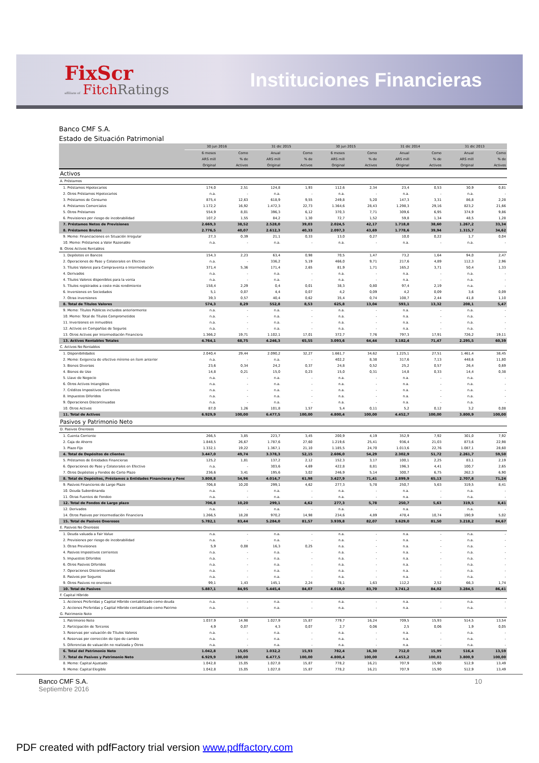FixScr
affiliate of Fitch Ratings
Instituciones Financieras
Banco CMF S.A.
Estado de Situación Patrimonial
| | 30 jun 2016 | | 31 dic 2015 | | 30 jun 2015 | | 31 dic 2014 | | 31 dic 2013 | |
| --- | --- | --- | --- | --- | --- | --- | --- | --- | --- | --- |
| | 6 meses | Como | Anual | Como | 6 meses | Como | Anual | Como | Anual | Como |
| | ARS mill | % de | ARS mill | % de | ARS mill | % de | ARS mill | % de | ARS mill | % de |
| | Original | Activos | Original | Activos | Original | Activos | Original | Activos | Original | Activos |
| Activos | | | | | | | | | | |
| A. Préstamos | | | | | | | | | | |
| 1. Préstamos Hipotecarios | 174,0 | 2,51 | 124,8 | 1,93 | 112,6 | 2,34 | 23,4 | 0,53 | 30,9 | 0,81 |
| 2. Otros Préstamos Hipotecarios | n.a. | - | n.a. | - | n.a. | - | n.a. | - | n.a. | - |
| 3. Préstamos de Consumo | 875,4 | 12,63 | 618,9 | 9,55 | 249,8 | 5,20 | 147,3 | 3,31 | 86,8 | 2,28 |
| 4. Préstamos Comerciales | 1.172,2 | 16,92 | 1.472,3 | 22,73 | 1.364,6 | 28,43 | 1.298,3 | 29,16 | 823,2 | 21,66 |
| 5. Otros Préstamos | 554,9 | 8,01 | 396,3 | 6,12 | 370,3 | 7,71 | 309,6 | 6,95 | 374,9 | 9,86 |
| 6. Previsiones por riesgo de incobrabilidad | 107,2 | 1,55 | 84,2 | 1,30 | 72,7 | 1,52 | 59,8 | 1,34 | 48,5 | 1,28 |
| 7. Préstamos Netos de Previsiones | 2.669,3 | 38,52 | 2.528,0 | 39,03 | 2.024,5 | 42,17 | 1.718,8 | 38,60 | 1.267,2 | 33,34 |
| 8. Préstamos Brutos | 2.776,5 | 40,07 | 2.612,3 | 40,33 | 2.097,3 | 43,69 | 1.778,6 | 39,94 | 1.315,7 | 34,62 |
| 9. Memo: Financiaciones en Situación Irregular | 27,3 | 0,39 | 21,1 | 0,33 | 13,0 | 0,27 | 10,0 | 0,22 | 1,7 | 0,04 |
| 10. Memo: Préstamos a Valor Razonable | n.a. | - | n.a. | - | n.a. | - | n.a. | - | n.a. | - |
| B. Otros Activos Rentables | | | | | | | | | | |
| 1. Depósitos en Bancos | 154,3 | 2,23 | 63,4 | 0,98 | 70,5 | 1,47 | 73,2 | 1,64 | 94,0 | 2,47 |
| 2. Operaciones de Pase y Colaterales en Efectivo | n.a. | - | 336,2 | 5,19 | 466,0 | 9,71 | 217,6 | 4,89 | 112,3 | 2,96 |
| 3. Títulos Valores para Compraventa o Intermediación | 371,4 | 5,36 | 171,4 | 2,65 | 81,9 | 1,71 | 165,2 | 3,71 | 50,4 | 1,33 |
| 4. Derivados | n.a. | - | n.a. | - | n.a. | - | n.a. | - | n.a. | - |
| 4. Títulos Valores disponibles para la venta | n.a. | - | n.a. | - | n.a. | - | n.a. | - | n.a. | - |
| 5. Títulos registrados a costo más rendimiento | 158,4 | 2,29 | 0,4 | 0,01 | 38,3 | 0,80 | 97,4 | 2,19 | n.a. | - |
| 6. Inversiones en Sociedades | 5,1 | 0,07 | 4,4 | 0,07 | 4,2 | 0,09 | 4,2 | 0,09 | 3,6 | 0,09 |
| 7. Otras inversiones | 39,3 | 0,57 | 40,4 | 0,62 | 35,4 | 0,74 | 108,7 | 2,44 | 41,8 | 1,10 |
| 8. Total de Títulos Valores | 574,3 | 8,29 | 552,8 | 8,53 | 625,8 | 13,04 | 593,1 | 13,32 | 208,1 | 5,47 |
| 9. Memo: Títulos Públicos incluidos anteriormente | n.a. | - | n.a. | - | n.a. | - | n.a. | - | n.a. | - |
| 10. Memo: Total de Títulos Comprometidos | n.a. | - | n.a. | - | n.a. | - | n.a. | - | n.a. | - |
| 11. Inversiones en inmuebles | n.a. | - | n.a. | - | n.a. | - | n.a. | - | n.a. | - |
| 12. Activos en Compañías de Seguros | n.a. | - | n.a. | - | n.a. | - | n.a. | - | n.a. | - |
| 13. Otros Activos por Intermediación Financiera | 1.366,2 | 19,71 | 1.102,1 | 17,01 | 372,7 | 7,76 | 797,3 | 17,91 | 726,2 | 19,11 |
| 13. Activos Rentables Totales | 4.764,1 | 68,75 | 4.246,3 | 65,55 | 3.093,6 | 64,44 | 3.182,4 | 71,47 | 2.295,5 | 60,39 |
| C. Activos No Rentables | | | | | | | | | | |
| 1. Disponibilidades | 2.040,4 | 29,44 | 2.090,2 | 32,27 | 1.661,7 | 34,62 | 1.225,1 | 27,51 | 1.461,4 | 38,45 |
| 2. Memo: Exigencia de efectivo mínimo en ítem anterior | n.a. | - | n.a. | - | 402,2 | 8,38 | 317,6 | 7,13 | 448,6 | 11,80 |
| 3. Bienes Diversos | 23,6 | 0,34 | 24,2 | 0,37 | 24,8 | 0,52 | 25,2 | 0,57 | 26,4 | 0,69 |
| 4. Bienes de Uso | 14,8 | 0,21 | 15,0 | 0,23 | 15,0 | 0,31 | 14,8 | 0,33 | 14,4 | 0,38 |
| 5. Llave de Negocio | n.a. | - | n.a. | - | n.a. | - | n.a. | - | n.a. | - |
| 6. Otros Activos Intangibles | n.a. | - | n.a. | - | n.a. | - | n.a. | - | n.a. | - |
| 7. Créditos Impositivos Corrientes | n.a. | - | n.a. | - | n.a. | - | n.a. | - | n.a. | - |
| 8. Impuestos Diferidos | n.a. | - | n.a. | - | n.a. | - | n.a. | - | n.a. | - |
| 9. Operaciones Discontinuadas | n.a. | - | n.a. | - | n.a. | - | n.a. | - | n.a. | - |
| 10. Otros Activos | 87,0 | 1,26 | 101,8 | 1,57 | 5,4 | 0,11 | 5,2 | 0,12 | 3,2 | 0,08 |
| 11. Total de Activos | 6.929,9 | 100,00 | 6.477,5 | 100,00 | 4.800,4 | 100,00 | 4.452,7 | 100,00 | 3.800,9 | 100,00 |
| Pasivos y Patrimonio Neto | | | | | | | | | | |
| D. Pasivos Onerosos | | | | | | | | | | |
| 1. Cuenta Corriente | 266,5 | 3,85 | 223,7 | 3,45 | 200,9 | 4,19 | 352,9 | 7,92 | 301,0 | 7,92 |
| 2. Caja de Ahorro | 1.848,5 | 26,67 | 1.787,6 | 27,60 | 1.219,6 | 25,41 | 936,4 | 21,03 | 873,6 | 22,98 |
| 3. Plazo Fijo | 1.332,1 | 19,22 | 1.367,1 | 21,10 | 1.185,5 | 24,70 | 1.013,6 | 22,76 | 1.087,1 | 28,60 |
| 4. Total de Depósitos de clientes | 3.447,0 | 49,74 | 3.378,3 | 52,15 | 2.606,0 | 54,29 | 2.302,9 | 51,72 | 2.261,7 | 59,50 |
| 5. Préstamos de Entidades Financieras | 125,2 | 1,81 | 137,2 | 2,12 | 152,3 | 3,17 | 100,1 | 2,25 | 83,1 | 2,19 |
| 6. Operaciones de Pase y Colaterales en Efectivo | n.a. | - | 303,6 | 4,69 | 422,8 | 8,81 | 196,3 | 4,41 | 100,7 | 2,65 |
| 7. Otros Depósitos y Fondos de Corto Plazo | 236,6 | 3,41 | 195,6 | 3,02 | 246,9 | 5,14 | 300,7 | 6,75 | 262,3 | 6,90 |
| 8. Total de Depósitos, Préstamos a Entidades Financieras y Fond | 3.808,8 | 54,96 | 4.014,7 | 61,98 | 3.427,9 | 71,41 | 2.899,9 | 65,13 | 2.707,8 | 71,24 |
| 9. Pasivos Financieros de Largo Plazo | 706,8 | 10,20 | 299,1 | 4,62 | 277,3 | 5,78 | 250,7 | 5,63 | 319,5 | 8,41 |
| 10. Deuda Subordinanda | n.a. | - | n.a. | - | n.a. | - | n.a. | - | n.a. | - |
| 11. Otras Fuentes de Fondeo | n.a. | - | n.a. | - | n.a. | - | n.a. | - | n.a. | - |
| 12. Total de Fondos de Largo plazo | 706,8 | 10,20 | 299,1 | 4,62 | 277,3 | 5,78 | 250,7 | 5,63 | 319,5 | 8,41 |
| 12. Derivados | n.a. | - | n.a. | - | n.a. | - | n.a. | - | n.a. | - |
| 14. Otros Pasivos por Intermediación Financiera | 1.266,5 | 18,28 | 970,2 | 14,98 | 234,6 | 4,89 | 478,4 | 10,74 | 190,9 | 5,02 |
| 15. Total de Pasivos Onerosos | 5.782,1 | 83,44 | 5.284,0 | 81,57 | 3.939,8 | 82,07 | 3.629,0 | 81,50 | 3.218,2 | 84,67 |
| E. Pasivos No Onerosos | | | | | | | | | | |
| 1. Deuda valuada a Fair Value | n.a. | - | n.a. | - | n.a. | - | n.a. | - | n.a. | - |
| 2. Previsiones por riesgo de incobrabilidad | n.a. | - | n.a. | - | n.a. | - | n.a. | - | n.a. | - |
| 3. Otras Previsiones | 5,9 | 0,08 | 16,3 | 0,25 | n.a. | - | n.a. | - | n.a. | - |
| 4. Pasivos Impositivos corrientes | n.a. | - | n.a. | - | n.a. | - | n.a. | - | n.a. | - |
| 5. Impuestos Diferidos | n.a. | - | n.a. | - | n.a. | - | n.a. | - | n.a. | - |
| 6. Otros Pasivos Diferidos | n.a. | - | n.a. | - | n.a. | - | n.a. | - | n.a. | - |
| 7. Operaciones Discontinuadas | n.a. | - | n.a. | - | n.a. | - | n.a. | - | n.a. | - |
| 8. Pasivos por Seguros | n.a. | - | n.a. | - | n.a. | - | n.a. | - | n.a. | - |
| 9. Otros Pasivos no onerosos | 99,1 | 1,43 | 145,1 | 2,24 | 78,1 | 1,63 | 112,2 | 2,52 | 66,3 | 1,74 |
| 10. Total de Pasivos | 5.887,1 | 84,95 | 5.445,4 | 84,07 | 4.018,0 | 83,70 | 3.741,2 | 84,02 | 3.284,5 | 86,41 |
| F. Capital Híbrido | | | | | | | | | | |
| 1. Acciones Preferidas y Capital Híbrido contabilizado como deuda | n.a. | - | n.a. | - | n.a. | - | n.a. | - | n.a. | - |
| 2. Acciones Preferidas y Capital Híbrido contabilizado como Patrimo | n.a. | - | n.a. | - | n.a. | - | n.a. | - | n.a. | - |
| G. Patrimonio Neto | | | | | | | | | | |
| 1. Patrimonio Neto | 1.037,9 | 14,98 | 1.027,9 | 15,87 | 779,7 | 16,24 | 709,5 | 15,93 | 514,5 | 13,54 |
| 2. Participación de Terceros | 4,9 | 0,07 | 4,3 | 0,07 | 2,7 | 0,06 | 2,5 | 0,06 | 1,9 | 0,05 |
| 3. Reservas por valuación de Títulos Valores | n.a. | - | n.a. | - | n.a. | - | n.a. | - | n.a. | - |
| 4. Reservas por corrección de tipo de cambio | n.a. | - | n.a. | - | n.a. | - | n.a. | - | n.a. | - |
| 5. Diferencias de valuación no realizada y Otros | n.a. | - | n.a. | - | n.a. | - | n.a. | - | n.a. | - |
| 6. Total del Patrimonio Neto | 1.042,8 | 15,05 | 1.032,2 | 15,93 | 782,4 | 16,30 | 712,0 | 15,99 | 516,4 | 13,59 |
| 7. Total de Pasivos y Patrimonio Neto | 6.929,9 | 100,00 | 6.477,5 | 100,00 | 4.800,4 | 100,00 | 4.453,2 | 100,01 | 3.800,9 | 100,00 |
| 8. Memo: Capital Ajustado | 1.042,8 | 15,05 | 1.027,8 | 15,87 | 778,2 | 16,21 | 707,9 | 15,90 | 512,9 | 13,49 |
| 9. Memo: Capital Elegible | 1.042,8 | 15,05 | 1.027,8 | 15,87 | 778,2 | 16,21 | 707,9 | 15,90 | 512,9 | 13,49 |
Banco CMF S.A.
Septiembre 2016
10
PDF created with pdfFactory trial version www.pdffactory.com